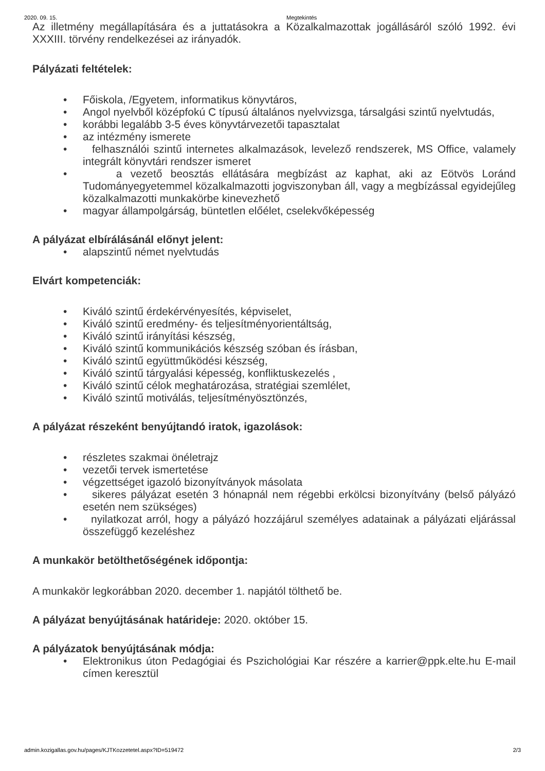2020. 09. 15. Megtekintés
Az illetmény megállapítására és a juttatásokra a Közalkalmazottak jogállásáról szóló 1992. évi XXXIII. törvény rendelkezései az irányadók.
Pályázati feltételek:
• Főiskola, /Egyetem, informatikus könyvtáros,
• Angol nyelvből középfokú C típusú általános nyelvvizsga, társalgási szintű nyelvtudás,
• korábbi legalább 3-5 éves könyvtárvezetői tapasztalat
• az intézmény ismerete
• felhasználói szintű internetes alkalmazások, levelező rendszerek, MS Office, valamely integrált könyvtári rendszer ismeret
• a vezető beosztás ellátására megbízást az kaphat, aki az Eötvös Loránd Tudományegyetemmel közalkalmazotti jogviszonyban áll, vagy a megbízással egyidejűleg közalkalmazotti munkakörbe kinevezhető
• magyar állampolgárság, büntetlen előélet, cselekvőképesség
A pályázat elbírálásánál előnyt jelent:
• alapszintű német nyelvtudás
Elvárt kompetenciák:
• Kiváló szintű érdekérvényesítés, képviselet,
• Kiváló szintű eredmény- és teljesítményorientáltság,
• Kiváló szintű irányítási készség,
• Kiváló szintű kommunikációs készség szóban és írásban,
• Kiváló szintű együttműködési készség,
• Kiváló szintű tárgyalási képesség, konfliktuskezelés ,
• Kiváló szintű célok meghatározása, stratégiai szemlélet,
• Kiváló szintű motiválás, teljesítményösztönzés,
A pályázat részeként benyújtandó iratok, igazolások:
• részletes szakmai önéletrajz
• vezetői tervek ismertetése
• végzettséget igazoló bizonyítványok másolata
• sikeres pályázat esetén 3 hónapnál nem régebbi erkölcsi bizonyítvány (belső pályázó esetén nem szükséges)
• nyilatkozat arról, hogy a pályázó hozzájárul személyes adatainak a pályázati eljárással összefüggő kezeléshez
A munkakör betölthetőségének időpontja:
A munkakör legkorábban 2020. december 1. napjától tölthető be.
A pályázat benyújtásának határideje: 2020. október 15.
A pályázatok benyújtásának módja:
• Elektronikus úton Pedagógiai és Pszichológiai Kar részére a karrier@ppk.elte.hu E-mail címen keresztül
admin.kozigallas.gov.hu/pages/KJTKozzetetel.aspx?ID=519472 2/3